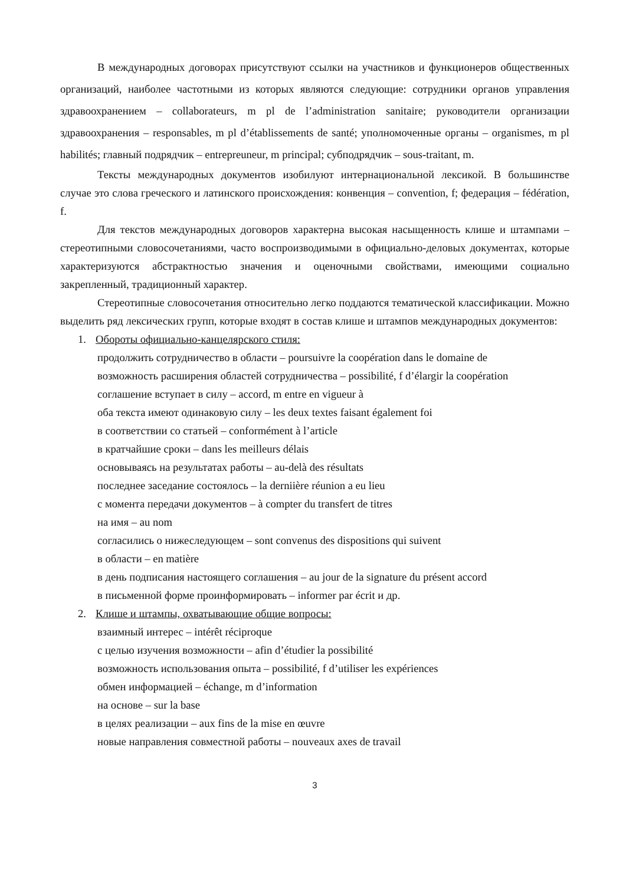В международных договорах присутствуют ссылки на участников и функционеров общественных организаций, наиболее частотными из которых являются следующие: сотрудники органов управления здравоохранением – collaborateurs, m pl de l’administration sanitaire; руководители организации здравоохранения – responsables, m pl d’établissements de santé; уполномоченные органы – organismes, m pl habilités; главный подрядчик – entrepreuneur, m principal; субподрядчик – sous-traitant, m.
Тексты международных документов изобилуют интернациональной лексикой. В большинстве случае это слова греческого и латинского происхождения: конвенция – convention, f; федерация – fédération, f.
Для текстов международных договоров характерна высокая насыщенность клише и штампами – стереотипными словосочетаниями, часто воспроизводимыми в официально-деловых документах, которые характеризуются абстрактностью значения и оценочными свойствами, имеющими социально закрепленный, традиционный характер.
Стереотипные словосочетания относительно легко поддаются тематической классификации. Можно выделить ряд лексических групп, которые входят в состав клише и штампов международных документов:
1. Обороты официально-канцелярского стиля:
продолжить сотрудничество в области – poursuivre la coopération dans le domaine de
возможность расширения областей сотрудничества – possibilité, f d’élargir la coopération
соглашение вступает в силу – accord, m entre en vigueur à
оба текста имеют одинаковую силу – les deux textes faisant également foi
в соответствии со статьей – conformément à l’article
в кратчайшие сроки – dans les meilleurs délais
основываясь на результатах работы – au-delà des résultats
последнее заседание состоялось – la derniière réunion a eu lieu
с момента передачи документов – à compter du transfert de titres
на имя – au nom
согласились о нижеследующем – sont convenus des dispositions qui suivent
в области – en matière
в день подписания настоящего соглашения – au jour de la signature du présent accord
в письменной форме проинформировать – informer par écrit и др.
2. Клише и штампы, охватывающие общие вопросы:
взаимный интерес – intérêt réciproque
с целью изучения возможности – afin d’étudier la possibilité
возможность использования опыта – possibilité, f d’utiliser les expériences
обмен информацией – échange, m d’information
на основе – sur la base
в целях реализации – aux fins de la mise en œuvre
новые направления совместной работы – nouveaux axes de travail
3